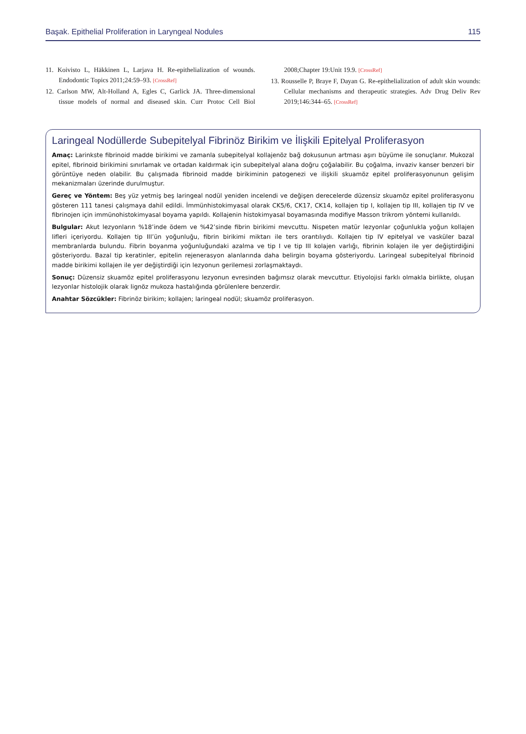Başak. Epithelial Proliferation in Laryngeal Nodules 115
11. Koivisto L, Häkkinen L, Larjava H. Re-epithelialization of wounds. Endodontic Topics 2011;24:59–93. [CrossRef]
12. Carlson MW, Alt-Holland A, Egles C, Garlick JA. Three-dimensional tissue models of normal and diseased skin. Curr Protoc Cell Biol 2008;Chapter 19:Unit 19.9. [CrossRef]
13. Rousselle P, Braye F, Dayan G. Re-epithelialization of adult skin wounds: Cellular mechanisms and therapeutic strategies. Adv Drug Deliv Rev 2019;146:344–65. [CrossRef]
Laringeal Nodüllerde Subepitelyal Fibrinöz Birikim ve İlişkili Epitelyal Proliferasyon
Amaç: Larinkste fibrinoid madde birikimi ve zamanla subepitelyal kollajenöz bağ dokusunun artması aşırı büyüme ile sonuçlanır. Mukozal epitel, fibrinoid birikimini sınırlamak ve ortadan kaldırmak için subepitelyal alana doğru çoğalabilir. Bu çoğalma, invaziv kanser benzeri bir görüntüye neden olabilir. Bu çalışmada fibrinoid madde birikiminin patogenezi ve ilişkili skuamöz epitel proliferasyonunun gelişim mekanizmaları üzerinde durulmuştur.
Gereç ve Yöntem: Beş yüz yetmiş beş laringeal nodül yeniden incelendi ve değişen derecelerde düzensiz skuamöz epitel proliferasyonu gösteren 111 tanesi çalışmaya dahil edildi. İmmünhistokimyasal olarak CK5/6, CK17, CK14, kollajen tip I, kollajen tip III, kollajen tip IV ve fibrinojen için immünohistokimyasal boyama yapıldı. Kollajenin histokimyasal boyamasında modifiye Masson trikrom yöntemi kullanıldı.
Bulgular: Akut lezyonların %18’inde ödem ve %42’sinde fibrin birikimi mevcuttu. Nispeten matür lezyonlar çoğunlukla yoğun kollajen lifleri içeriyordu. Kollajen tip III’ün yoğunluğu, fibrin birikimi miktarı ile ters orantılıydı. Kollajen tip IV epitelyal ve vasküler bazal membranlarda bulundu. Fibrin boyanma yoğunluğundaki azalma ve tip I ve tip III kolajen varlığı, fibrinin kolajen ile yer değiştirdiğini gösteriyordu. Bazal tip keratinler, epitelin rejenerasyon alanlarında daha belirgin boyama gösteriyordu. Laringeal subepitelyal fibrinoid madde birikimi kollajen ile yer değiştirdiği için lezyonun gerilemesi zorlaşmaktaydı.
Sonuç: Düzensiz skuamöz epitel proliferasyonu lezyonun evresinden bağımsız olarak mevcuttur. Etiyolojisi farklı olmakla birlikte, oluşan lezyonlar histolojik olarak lignöz mukoza hastalığında görülenlere benzerdir.
Anahtar Sözcükler: Fibrinöz birikim; kollajen; laringeal nodül; skuamöz proliferasyon.